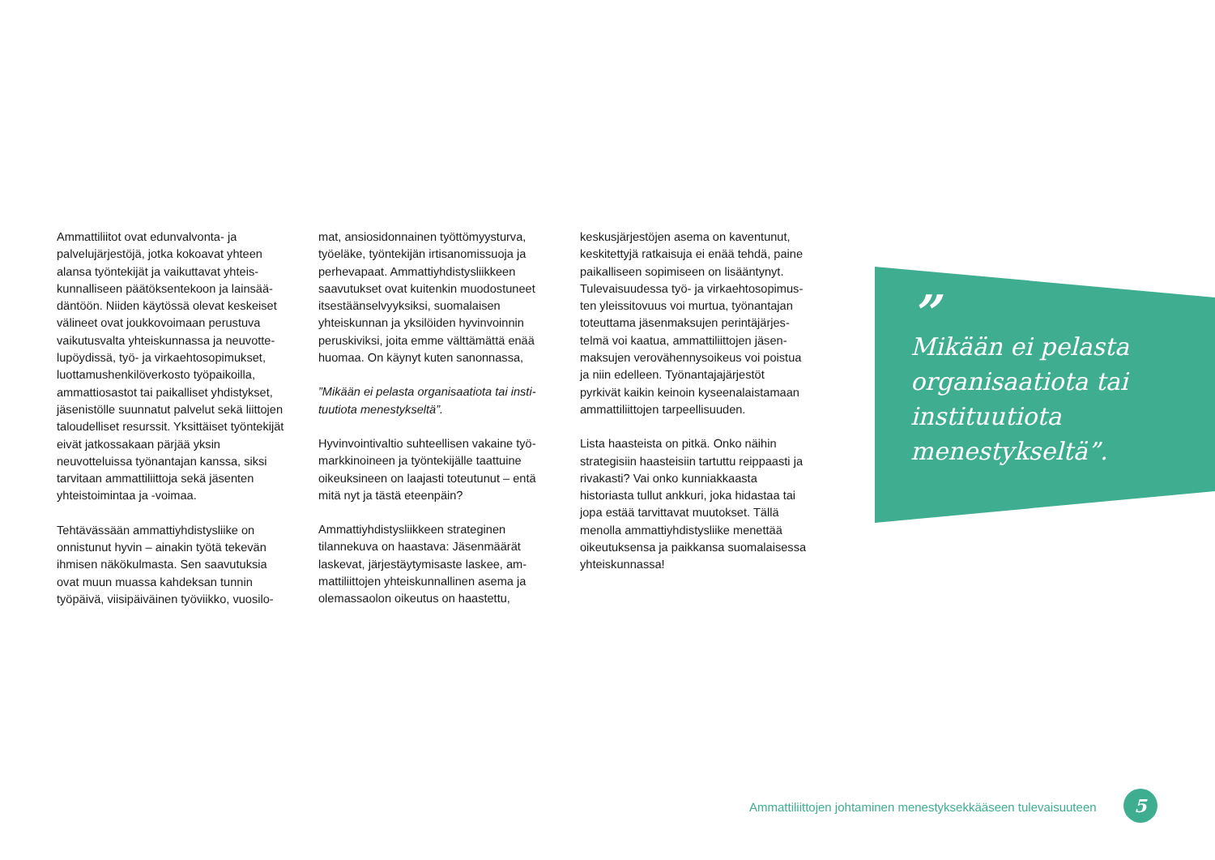Ammattiliitot ovat edunvalvonta- ja palvelujärjestöjä, jotka kokoavat yhteen alansa työntekijät ja vaikuttavat yhteis­kunnalliseen päätöksentekoon ja lainsää­däntöön. Niiden käytössä olevat keskeiset välineet ovat joukkovoimaan perustuva vaikutusvalta yhteiskunnassa ja neuvotte­lupöydissä, työ- ja virkaehtosopimukset, luottamushenkilöverkosto työpaikoilla, ammattiosastot tai paikalliset yhdistykset, jäsenistölle suunnatut palvelut sekä liittojen taloudelliset resurssit. Yksittäiset työntekijät eivät jatkossakaan pärjää yksin neuvotteluissa työnantajan kanssa, siksi tarvitaan ammattiliittoja sekä jäsenten yhteistoimintaa ja -voimaa.
Tehtävässään ammattiyhdistysliike on onnistunut hyvin – ainakin työtä tekevän ihmisen näkökulmasta. Sen saavutuksia ovat muun muassa kahdeksan tunnin työpäivä, viisipäiväinen työviikko, vuosilo-
mat, ansiosidonnainen työttömyysturva, työeläke, työntekijän irtisanomissuoja ja perhevapaat. Ammattiyhdistysliikkeen saavutukset ovat kuitenkin muodostu­neet itsestäänselvyyksiksi, suomalaisen yhteiskunnan ja yksilöiden hyvinvoinnin peruskiviksi, joita emme välttämättä enää huomaa. On käynyt kuten sanonnassa,
”Mikään ei pelasta organisaatiota tai insti­tuutiota menestykseltä”.
Hyvinvointivaltio suhteellisen vakaine työ­markkinoineen ja työntekijälle taattuine oikeuksineen on laajasti toteutunut – entä mitä nyt ja tästä eteenpäin?
Ammattiyhdistysliikkeen strateginen tilannekuva on haastava: Jäsenmäärät laskevat, järjestäytymisaste laskee, am­mattiliittojen yhteiskunnallinen asema ja olemassaolon oikeutus on haastettu,
keskusjärjestöjen asema on kaventunut, keskitettyjä ratkaisuja ei enää tehdä, paine paikalliseen sopimiseen on lisääntynyt. Tulevaisuudessa työ- ja virkaehtosopimus­ten yleissitovuus voi murtua, työnantajan toteuttama jäsenmaksujen perintäjärjes­telmä voi kaatua, ammattiliittojen jäsen­maksujen verovähennysoikeus voi poistua ja niin edelleen. Työnantajajärjestöt pyrkivät kaikin keinoin kyseenalaistamaan ammattiliittojen tarpeellisuuden.
Lista haasteista on pitkä. Onko näihin strategisiin haasteisiin tartuttu reippaasti ja rivakasti? Vai onko kunniakkaasta historiasta tullut ankkuri, joka hidastaa tai jopa estää tarvittavat muutokset. Tällä menolla ammattiyhdistysliike menettää oikeutuksensa ja paikkansa suomalaisessa yhteiskunnassa!
”
Mikään ei pelasta organisaatiota tai instituutiota menestykseltä”.
Ammattiliittojen johtaminen menestyksekkääseen tulevaisuuteen
5